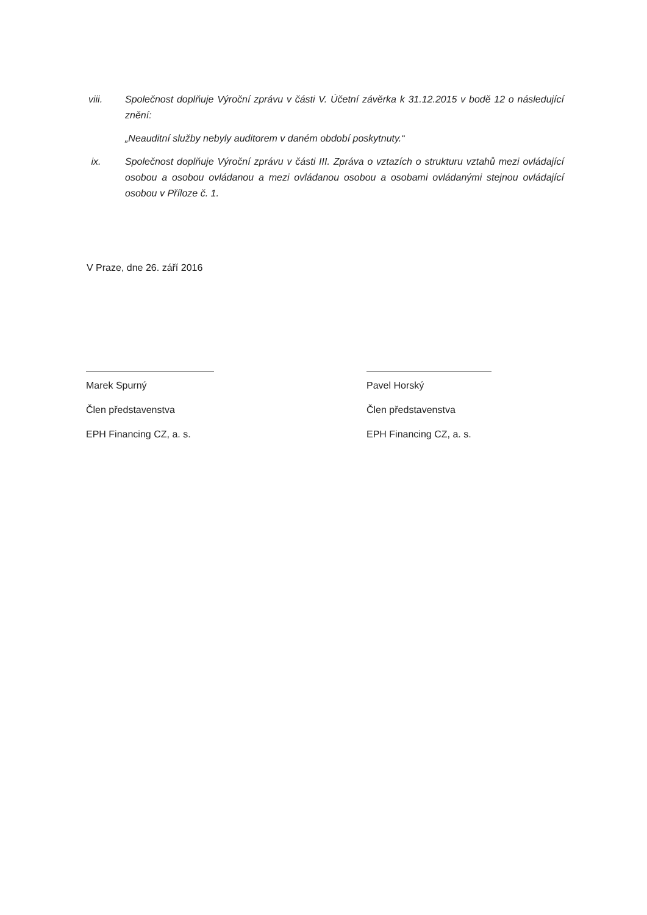viii. Společnost doplňuje Výroční zprávu v části V. Účetní závěrka k 31.12.2015 v bodě 12 o následující znění:
„Neauditní služby nebyly auditorem v daném období poskytnuty.“
ix. Společnost doplňuje Výroční zprávu v části III. Zpráva o vztazích o strukturu vztahů mezi ovládající osobou a osobou ovládanou a mezi ovládanou osobou a osobami ovládanými stejnou ovládající osobou v Příloze č. 1.
V Praze, dne 26. září 2016
Marek Spurný
Člen představenstva
EPH Financing CZ, a. s.
Pavel Horský
Člen představenstva
EPH Financing CZ, a. s.